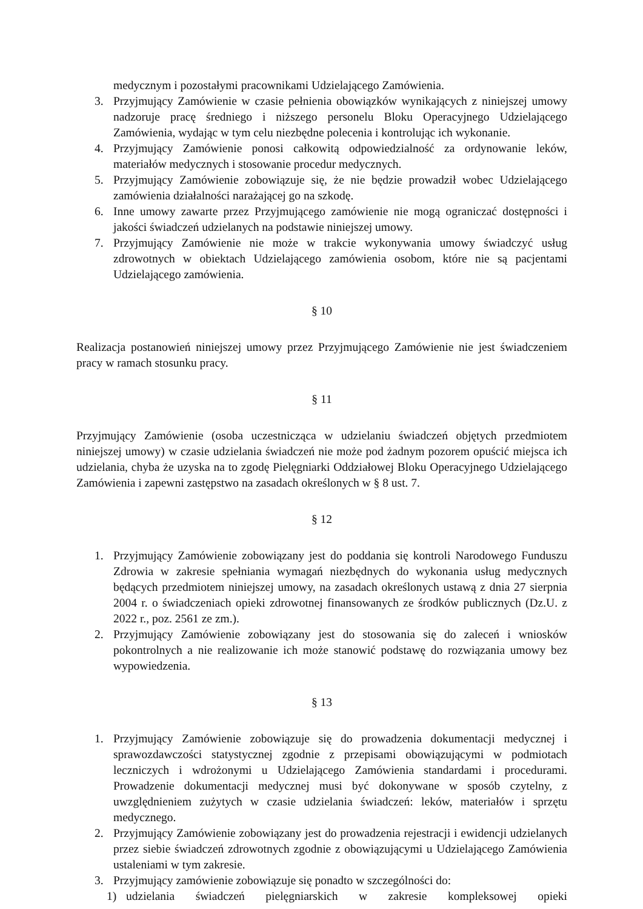medycznym i pozostałymi pracownikami Udzielającego Zamówienia.
3. Przyjmujący Zamówienie w czasie pełnienia obowiązków wynikających z niniejszej umowy nadzoruje pracę średniego i niższego personelu Bloku Operacyjnego Udzielającego Zamówienia, wydając w tym celu niezbędne polecenia i kontrolując ich wykonanie.
4. Przyjmujący Zamówienie ponosi całkowitą odpowiedzialność za ordynowanie leków, materiałów medycznych i stosowanie procedur medycznych.
5. Przyjmujący Zamówienie zobowiązuje się, że nie będzie prowadził wobec Udzielającego zamówienia działalności narażającej go na szkodę.
6. Inne umowy zawarte przez Przyjmującego zamówienie nie mogą ograniczać dostępności i jakości świadczeń udzielanych na podstawie niniejszej umowy.
7. Przyjmujący Zamówienie nie może w trakcie wykonywania umowy świadczyć usług zdrowotnych w obiektach Udzielającego zamówienia osobom, które nie są pacjentami Udzielającego zamówienia.
§ 10
Realizacja postanowień niniejszej umowy przez Przyjmującego Zamówienie nie jest świadczeniem pracy w ramach stosunku pracy.
§ 11
Przyjmujący Zamówienie (osoba uczestnicząca w udzielaniu świadczeń objętych przedmiotem niniejszej umowy) w czasie udzielania świadczeń nie może pod żadnym pozorem opuścić miejsca ich udzielania, chyba że uzyska na to zgodę Pielęgniarki Oddziałowej Bloku Operacyjnego Udzielającego Zamówienia i zapewni zastępstwo na zasadach określonych w § 8 ust. 7.
§ 12
1. Przyjmujący Zamówienie zobowiązany jest do poddania się kontroli Narodowego Funduszu Zdrowia w zakresie spełniania wymagań niezbędnych do wykonania usług medycznych będących przedmiotem niniejszej umowy, na zasadach określonych ustawą z dnia 27 sierpnia 2004 r. o świadczeniach opieki zdrowotnej finansowanych ze środków publicznych (Dz.U. z 2022 r., poz. 2561 ze zm.).
2. Przyjmujący Zamówienie zobowiązany jest do stosowania się do zaleceń i wniosków pokontrolnych a nie realizowanie ich może stanowić podstawę do rozwiązania umowy bez wypowiedzenia.
§ 13
1. Przyjmujący Zamówienie zobowiązuje się do prowadzenia dokumentacji medycznej i sprawozdawczości statystycznej zgodnie z przepisami obowiązującymi w podmiotach leczniczych i wdrożonymi u Udzielającego Zamówienia standardami i procedurami. Prowadzenie dokumentacji medycznej musi być dokonywane w sposób czytelny, z uwzględnieniem zużytych w czasie udzielania świadczeń: leków, materiałów i sprzętu medycznego.
2. Przyjmujący Zamówienie zobowiązany jest do prowadzenia rejestracji i ewidencji udzielanych przez siebie świadczeń zdrowotnych zgodnie z obowiązującymi u Udzielającego Zamówienia ustaleniami w tym zakresie.
3. Przyjmujący zamówienie zobowiązuje się ponadto w szczególności do:
1) udzielania świadczeń pielęgniarskich w zakresie kompleksowej opieki